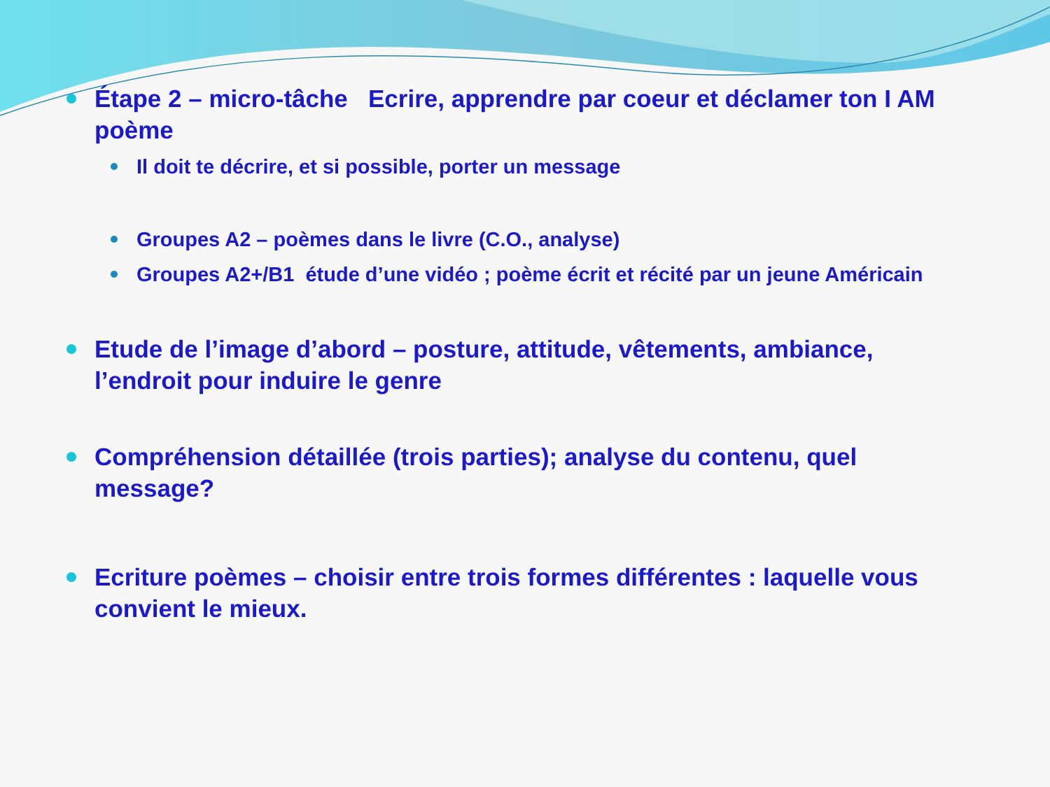Étape 2 – micro-tâche Ecrire, apprendre par coeur et déclamer ton I AM poème
Il doit te décrire, et si possible, porter un message
Groupes A2 – poèmes dans le livre (C.O., analyse)
Groupes A2+/B1 étude d’une vidéo ; poème écrit et récité par un jeune Américain
Etude de l’image d’abord – posture, attitude, vêtements, ambiance, l’endroit pour induire le genre
Compréhension détaillée (trois parties); analyse du contenu, quel message?
Ecriture poèmes – choisir entre trois formes différentes : laquelle vous convient le mieux.